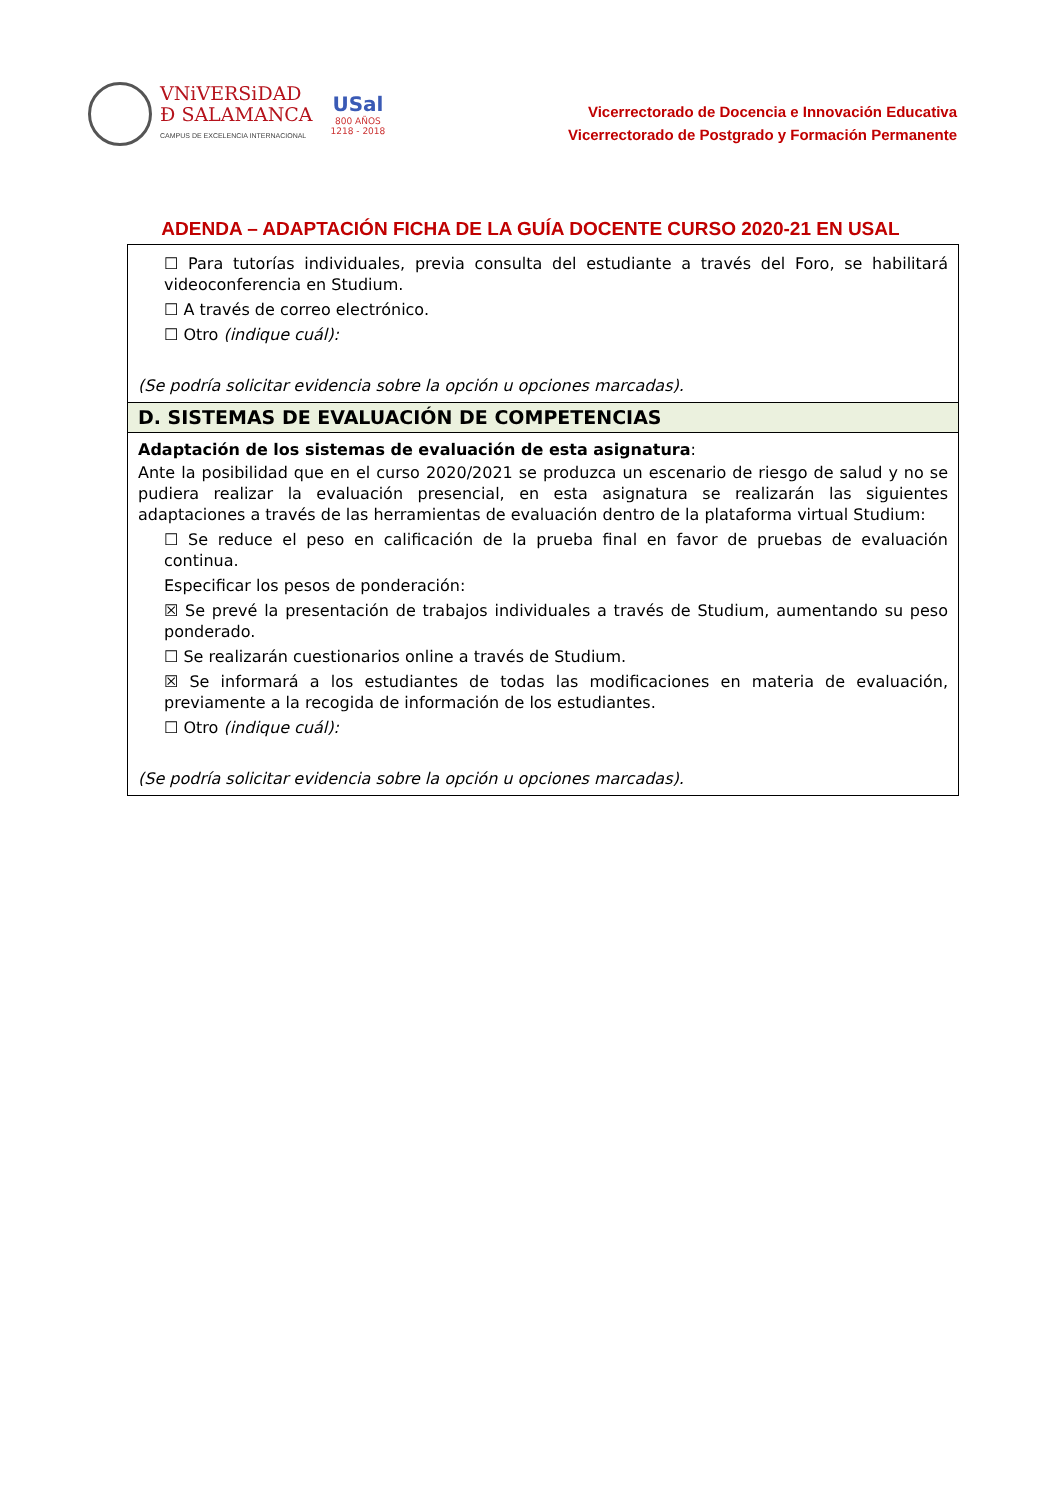VNiVERSiDAD
Ð SALAMANCA
CAMPUS DE EXCELENCIA INTERNACIONAL
USal
800 AÑOS
1218 - 2018
Vicerrectorado de Docencia e Innovación Educativa
Vicerrectorado de Postgrado y Formación Permanente
ADENDA – ADAPTACIÓN FICHA DE LA GUÍA DOCENTE CURSO 2020-21 EN USAL
| ☐ Para tutorías individuales, previa consulta del estudiante a través del Foro, se habilitará videoconferencia en Studium. ☐ A través de correo electrónico. ☐ Otro (indique cuál): (Se podría solicitar evidencia sobre la opción u opciones marcadas). |
| D. SISTEMAS DE EVALUACIÓN DE COMPETENCIAS |
| Adaptación de los sistemas de evaluación de esta asignatura : Ante la posibilidad que en el curso 2020/2021 se produzca un escenario de riesgo de salud y no se pudiera realizar la evaluación presencial, en esta asignatura se realizarán las siguientes adaptaciones a través de las herramientas de evaluación dentro de la plataforma virtual Studium: ☐ Se reduce el peso en calificación de la prueba final en favor de pruebas de evaluación continua. Especificar los pesos de ponderación: ☒ Se prevé la presentación de trabajos individuales a través de Studium, aumentando su peso ponderado. ☐ Se realizarán cuestionarios online a través de Studium. ☒ Se informará a los estudiantes de todas las modificaciones en materia de evaluación, previamente a la recogida de información de los estudiantes. ☐ Otro (indique cuál): (Se podría solicitar evidencia sobre la opción u opciones marcadas). |